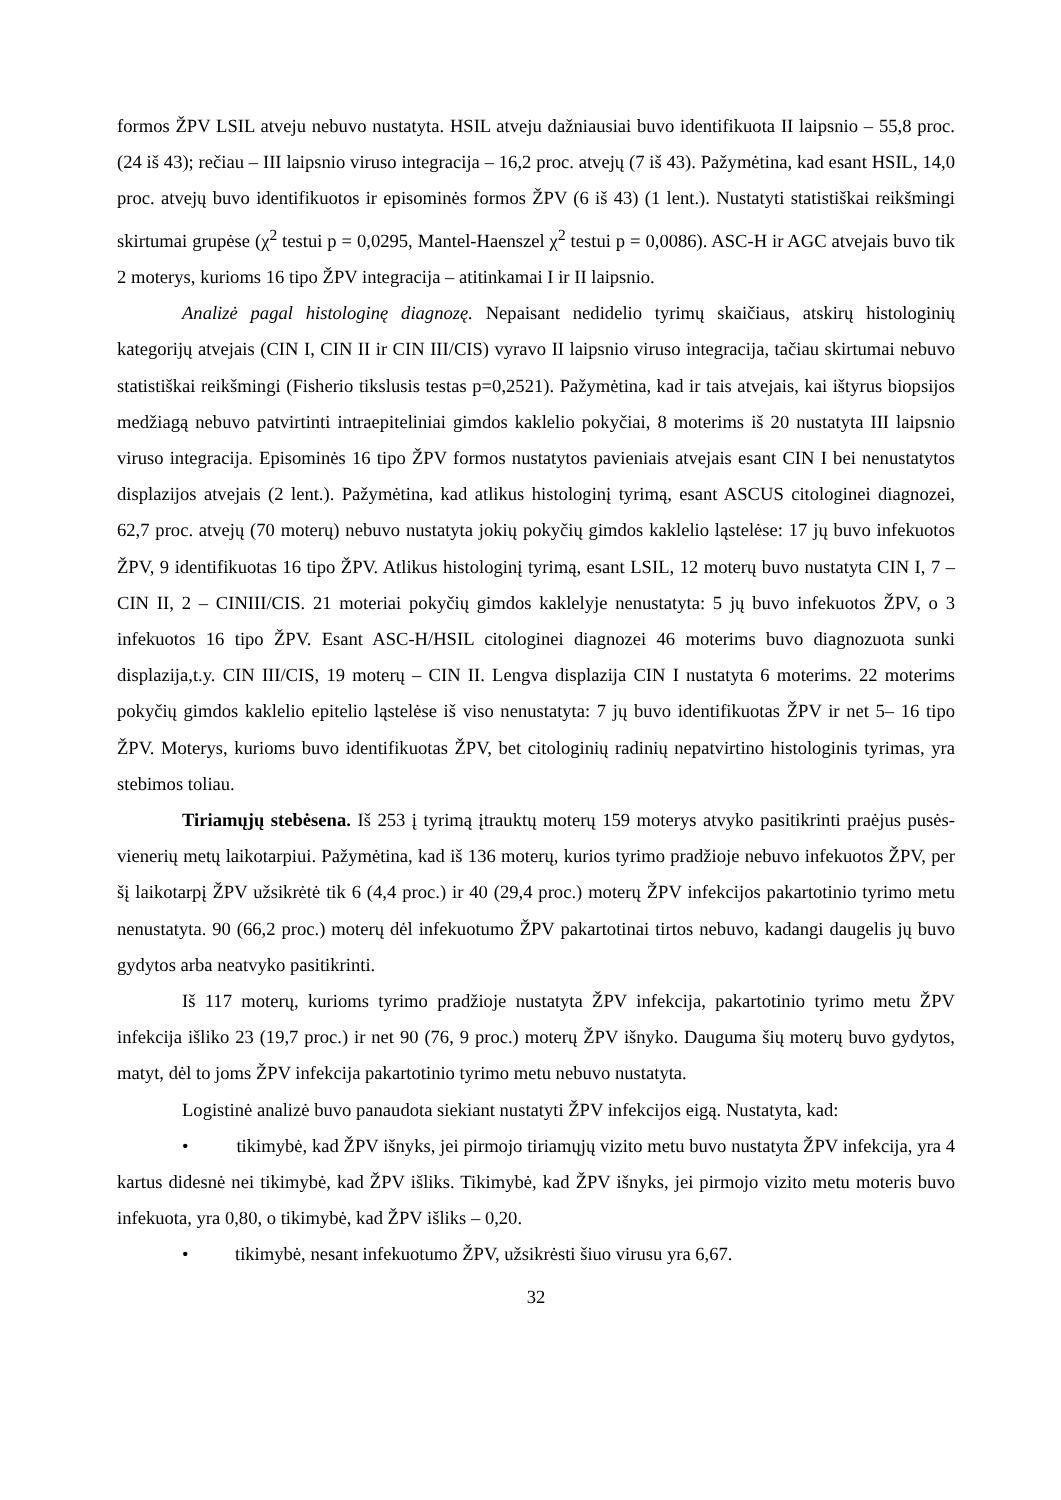formos ŽPV LSIL atveju nebuvo nustatyta. HSIL atveju dažniausiai buvo identifikuota II laipsnio – 55,8 proc. (24 iš 43); rečiau – III laipsnio viruso integracija – 16,2 proc. atvejų (7 iš 43). Pažymėtina, kad esant HSIL, 14,0 proc. atvejų buvo identifikuotos ir episominės formos ŽPV (6 iš 43) (1 lent.). Nustatyti statistiškai reikšmingi skirtumai grupėse (χ<sup>2</sup> testui p = 0,0295, Mantel-Haenszel χ<sup>2</sup> testui p = 0,0086). ASC-H ir AGC atvejais buvo tik 2 moterys, kurioms 16 tipo ŽPV integracija – atitinkamai I ir II laipsnio.
Analizė pagal histologinę diagnozę. Nepaisant nedidelio tyrimų skaičiaus, atskirų histologinių kategorijų atvejais (CIN I, CIN II ir CIN III/CIS) vyravo II laipsnio viruso integracija, tačiau skirtumai nebuvo statistiškai reikšmingi (Fisherio tikslusis testas p=0,2521). Pažymėtina, kad ir tais atvejais, kai ištyrus biopsijos medžiagą nebuvo patvirtinti intraepiteliniai gimdos kaklelio pokyčiai, 8 moterims iš 20 nustatyta III laipsnio viruso integracija. Episominės 16 tipo ŽPV formos nustatytos pavieniais atvejais esant CIN I bei nenustatytos displazijos atvejais (2 lent.). Pažymėtina, kad atlikus histologinį tyrimą, esant ASCUS citologinei diagnozei, 62,7 proc. atvejų (70 moterų) nebuvo nustatyta jokių pokyčių gimdos kaklelio ląstelėse: 17 jų buvo infekuotos ŽPV, 9 identifikuotas 16 tipo ŽPV. Atlikus histologinį tyrimą, esant LSIL, 12 moterų buvo nustatyta CIN I, 7 – CIN II, 2 – CINIII/CIS. 21 moteriai pokyčių gimdos kaklelyje nenustatyta: 5 jų buvo infekuotos ŽPV, o 3 infekuotos 16 tipo ŽPV. Esant ASC-H/HSIL citologinei diagnozei 46 moterims buvo diagnozuota sunki displazija,t.y. CIN III/CIS, 19 moterų – CIN II. Lengva displazija CIN I nustatyta 6 moterims. 22 moterims pokyčių gimdos kaklelio epitelio ląstelėse iš viso nenustatyta: 7 jų buvo identifikuotas ŽPV ir net 5– 16 tipo ŽPV. Moterys, kurioms buvo identifikuotas ŽPV, bet citologinių radinių nepatvirtino histologinis tyrimas, yra stebimos toliau.
Tiriamųjų stebėsena. Iš 253 į tyrimą įtrauktų moterų 159 moterys atvyko pasitikrinti praėjus pusės-vienerių metų laikotarpiui. Pažymėtina, kad iš 136 moterų, kurios tyrimo pradžioje nebuvo infekuotos ŽPV, per šį laikotarpį ŽPV užsikrėtė tik 6 (4,4 proc.) ir 40 (29,4 proc.) moterų ŽPV infekcijos pakartotinio tyrimo metu nenustatyta. 90 (66,2 proc.) moterų dėl infekuotumo ŽPV pakartotinai tirtos nebuvo, kadangi daugelis jų buvo gydytos arba neatvyko pasitikrinti.
Iš 117 moterų, kurioms tyrimo pradžioje nustatyta ŽPV infekcija, pakartotinio tyrimo metu ŽPV infekcija išliko 23 (19,7 proc.) ir net 90 (76, 9 proc.) moterų ŽPV išnyko. Dauguma šių moterų buvo gydytos, matyt, dėl to joms ŽPV infekcija pakartotinio tyrimo metu nebuvo nustatyta.
Logistinė analizė buvo panaudota siekiant nustatyti ŽPV infekcijos eigą. Nustatyta, kad:
• tikimybė, kad ŽPV išnyks, jei pirmojo tiriamųjų vizito metu buvo nustatyta ŽPV infekcija, yra 4 kartus didesnė nei tikimybė, kad ŽPV išliks. Tikimybė, kad ŽPV išnyks, jei pirmojo vizito metu moteris buvo infekuota, yra 0,80, o tikimybė, kad ŽPV išliks – 0,20.
• tikimybė, nesant infekuotumo ŽPV, užsikrėsti šiuo virusu yra 6,67.
32